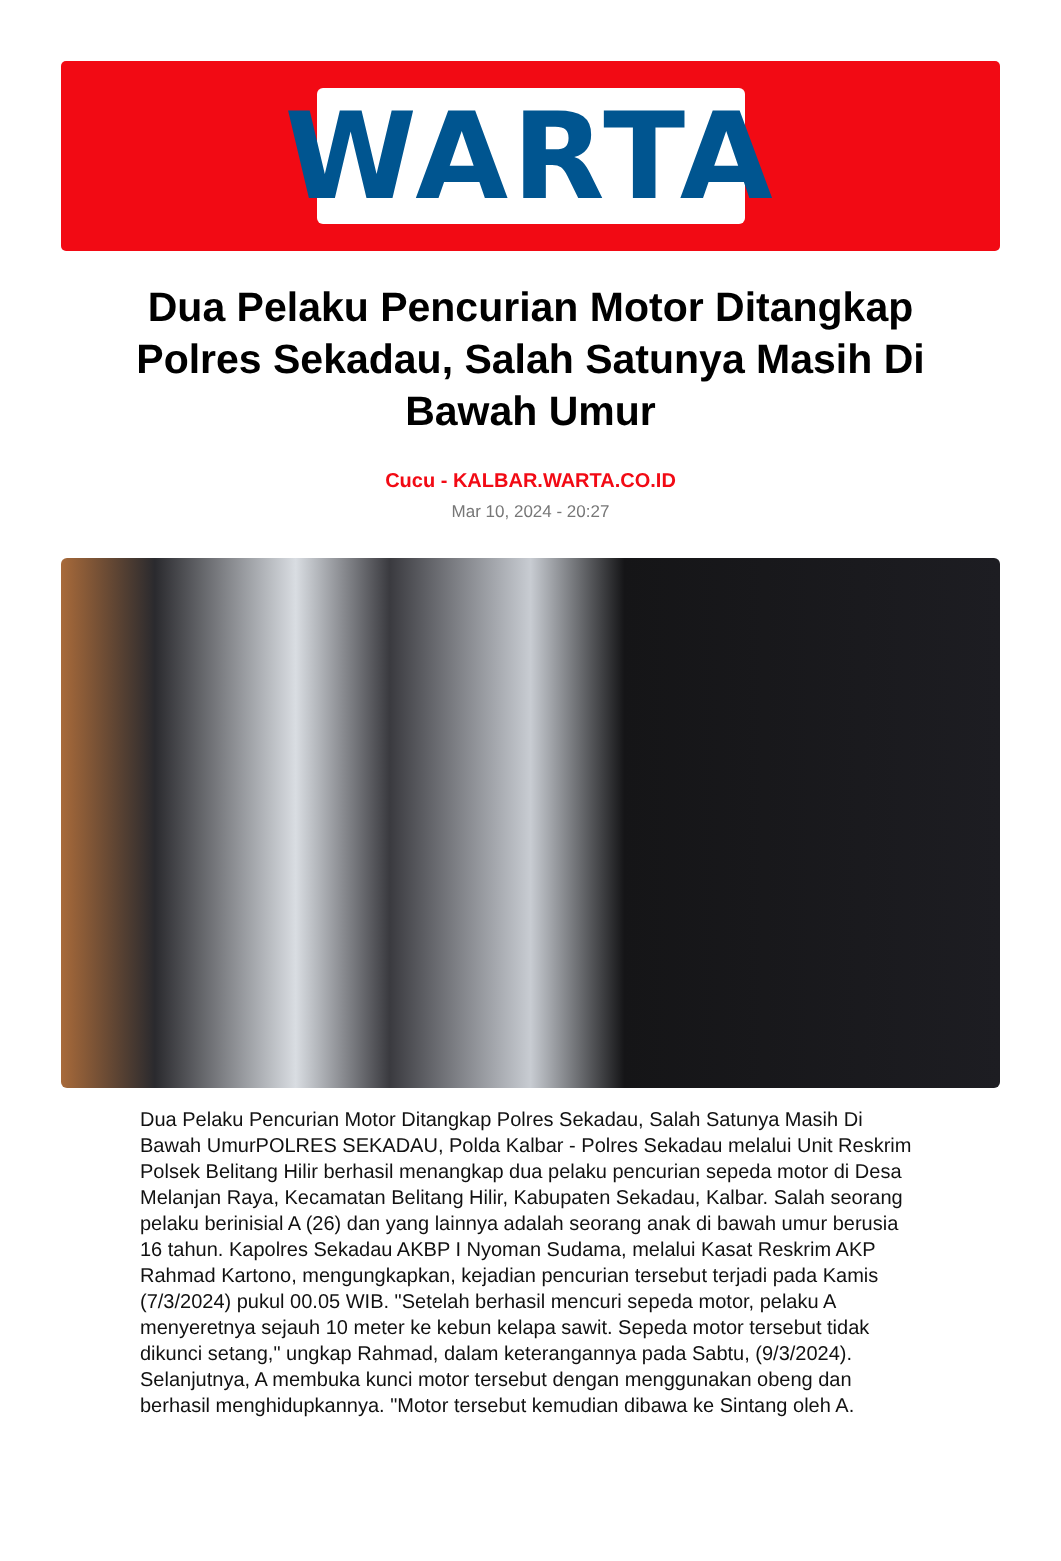WARTA
Dua Pelaku Pencurian Motor Ditangkap Polres Sekadau, Salah Satunya Masih Di Bawah Umur
Cucu - KALBAR.WARTA.CO.ID
Mar 10, 2024 - 20:27
Dua Pelaku Pencurian Motor Ditangkap Polres Sekadau, Salah Satunya Masih Di Bawah UmurPOLRES SEKADAU, Polda Kalbar - Polres Sekadau melalui Unit Reskrim Polsek Belitang Hilir berhasil menangkap dua pelaku pencurian sepeda motor di Desa Melanjan Raya, Kecamatan Belitang Hilir, Kabupaten Sekadau, Kalbar. Salah seorang pelaku berinisial A (26) dan yang lainnya adalah seorang anak di bawah umur berusia 16 tahun. Kapolres Sekadau AKBP I Nyoman Sudama, melalui Kasat Reskrim AKP Rahmad Kartono, mengungkapkan, kejadian pencurian tersebut terjadi pada Kamis (7/3/2024) pukul 00.05 WIB. "Setelah berhasil mencuri sepeda motor, pelaku A menyeretnya sejauh 10 meter ke kebun kelapa sawit. Sepeda motor tersebut tidak dikunci setang," ungkap Rahmad, dalam keterangannya pada Sabtu, (9/3/2024). Selanjutnya, A membuka kunci motor tersebut dengan menggunakan obeng dan berhasil menghidupkannya. "Motor tersebut kemudian dibawa ke Sintang oleh A.